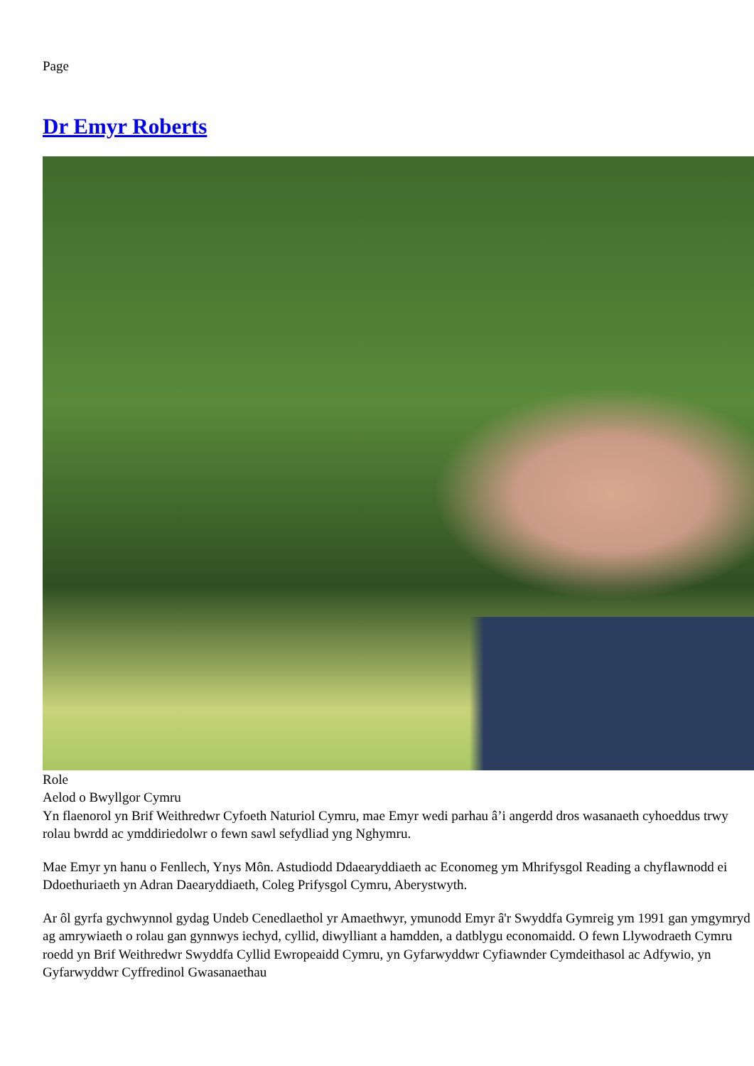Page
Dr Emyr Roberts
Role
Aelod o Bwyllgor Cymru
Yn flaenorol yn Brif Weithredwr Cyfoeth Naturiol Cymru, mae Emyr wedi parhau â’i angerdd dros wasanaeth cyhoeddus trwy rolau bwrdd ac ymddiriedolwr o fewn sawl sefydliad yng Nghymru.
Mae Emyr yn hanu o Fenllech, Ynys Môn. Astudiodd Ddaearyddiaeth ac Economeg ym Mhrifysgol Reading a chyflawnodd ei Ddoethuriaeth yn Adran Daearyddiaeth, Coleg Prifysgol Cymru, Aberystwyth.
Ar ôl gyrfa gychwynnol gydag Undeb Cenedlaethol yr Amaethwyr, ymunodd Emyr â'r Swyddfa Gymreig ym 1991 gan ymgymryd ag amrywiaeth o rolau gan gynnwys iechyd, cyllid, diwylliant a hamdden, a datblygu economaidd. O fewn Llywodraeth Cymru roedd yn Brif Weithredwr Swyddfa Cyllid Ewropeaidd Cymru, yn Gyfarwyddwr Cyfiawnder Cymdeithasol ac Adfywio, yn Gyfarwyddwr Cyffredinol Gwasanaethau